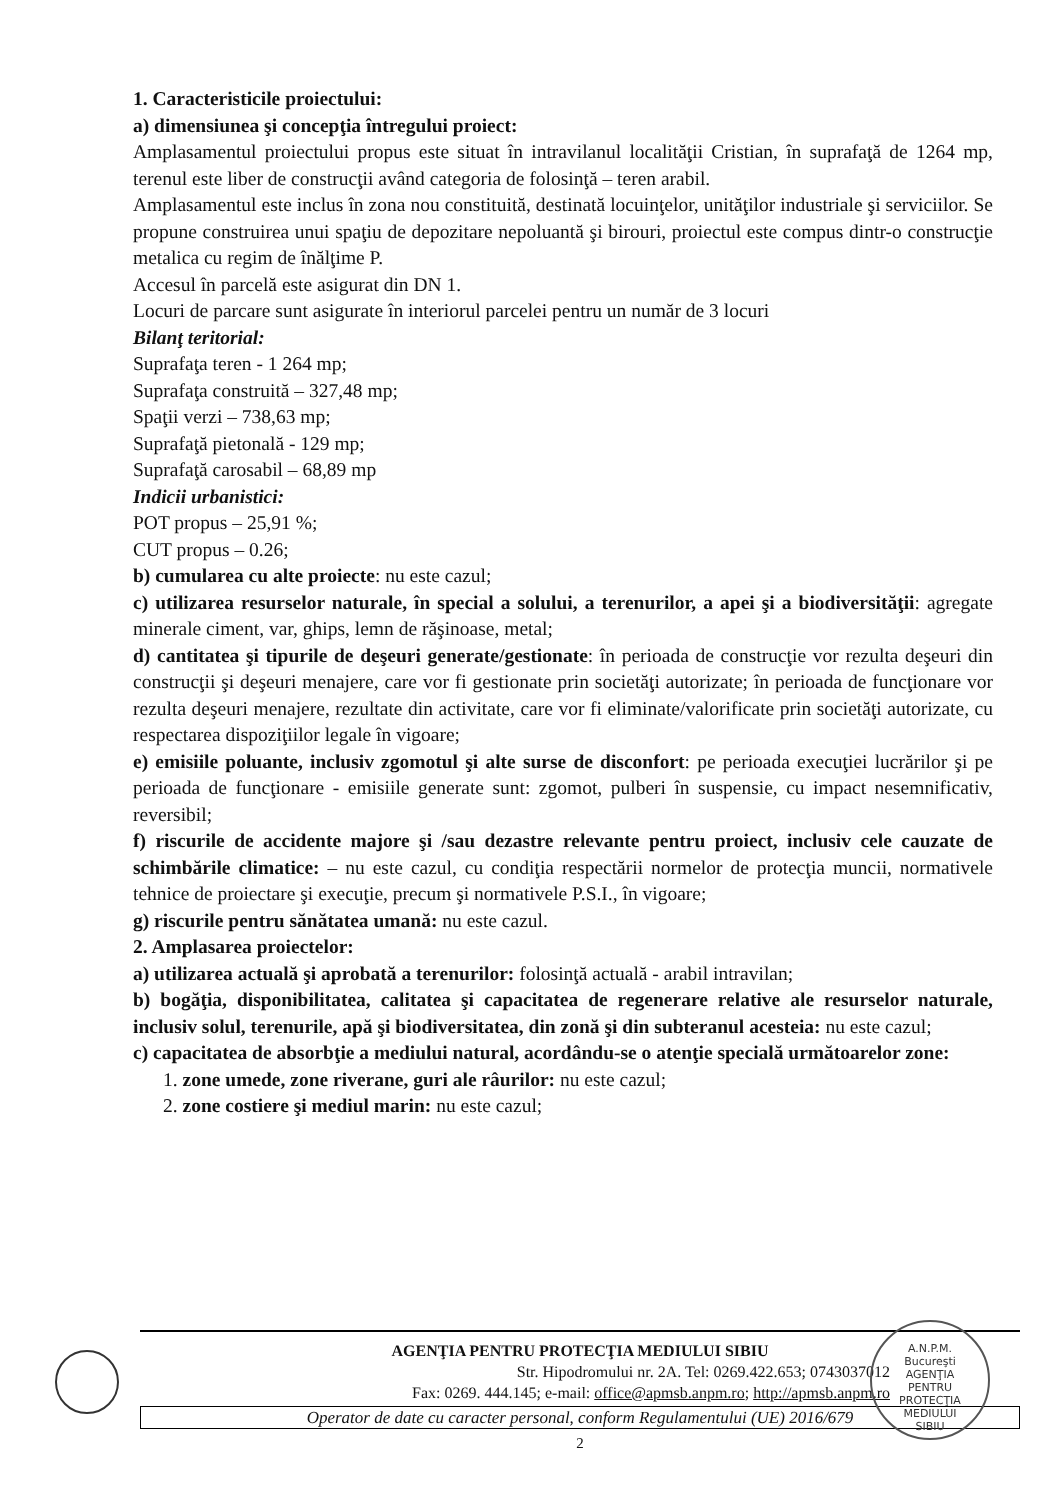1. Caracteristicile proiectului:
a) dimensiunea şi concepţia întregului proiect:
Amplasamentul proiectului propus este situat în intravilanul localităţii Cristian, în suprafaţă de 1264 mp, terenul este liber de construcţii având categoria de folosinţă – teren arabil.
Amplasamentul este inclus în zona nou constituită, destinată locuinţelor, unităţilor industriale şi serviciilor. Se propune construirea unui spaţiu de depozitare nepoluantă şi birouri, proiectul este compus dintr-o construcţie metalica cu regim de înălţime P.
Accesul în parcelă este asigurat din DN 1.
Locuri de parcare sunt asigurate în interiorul parcelei pentru un număr de 3 locuri
Bilanţ teritorial:
Suprafaţa teren - 1 264 mp;
Suprafaţa construită – 327,48 mp;
Spaţii verzi – 738,63 mp;
Suprafaţă pietonală - 129 mp;
Suprafaţă carosabil – 68,89 mp
Indicii urbanistici:
POT propus – 25,91 %;
CUT propus – 0.26;
b) cumularea cu alte proiecte: nu este cazul;
c) utilizarea resurselor naturale, în special a solului, a terenurilor, a apei şi a biodiversităţii: agregate minerale ciment, var, ghips, lemn de răşinoase, metal;
d) cantitatea şi tipurile de deşeuri generate/gestionate: în perioada de construcţie vor rezulta deşeuri din construcţii şi deşeuri menajere, care vor fi gestionate prin societăţi autorizate; în perioada de funcţionare vor rezulta deşeuri menajere, rezultate din activitate, care vor fi eliminate/valorificate prin societăţi autorizate, cu respectarea dispoziţiilor legale în vigoare;
e) emisiile poluante, inclusiv zgomotul şi alte surse de disconfort: pe perioada execuţiei lucrărilor şi pe perioada de funcţionare - emisiile generate sunt: zgomot, pulberi în suspensie, cu impact nesemnificativ, reversibil;
f) riscurile de accidente majore şi /sau dezastre relevante pentru proiect, inclusiv cele cauzate de schimbările climatice: – nu este cazul, cu condiţia respectării normelor de protecţia muncii, normativele tehnice de proiectare şi execuţie, precum şi normativele P.S.I., în vigoare;
g) riscurile pentru sănătatea umană: nu este cazul.
2. Amplasarea proiectelor:
a) utilizarea actuală şi aprobată a terenurilor: folosinţă actuală - arabil intravilan;
b) bogăţia, disponibilitatea, calitatea şi capacitatea de regenerare relative ale resurselor naturale, inclusiv solul, terenurile, apă şi biodiversitatea, din zonă şi din subteranul acesteia: nu este cazul;
c) capacitatea de absorbţie a mediului natural, acordându-se o atenţie specială următoarelor zone:
1. zone umede, zone riverane, guri ale râurilor: nu este cazul;
2. zone costiere şi mediul marin: nu este cazul;
AGENŢIA PENTRU PROTECŢIA MEDIULUI SIBIU
Str. Hipodromului nr. 2A. Tel: 0269.422.653; 0743037012
Fax: 0269. 444.145; e-mail: office@apmsb.anpm.ro; http://apmsb.anpm.ro
Operator de date cu caracter personal, conform Regulamentului (UE) 2016/679
2
A.N.P.M.
Bucureşti
AGENŢIA
PENTRU
PROTECŢIA
MEDIULUI
SIBIU